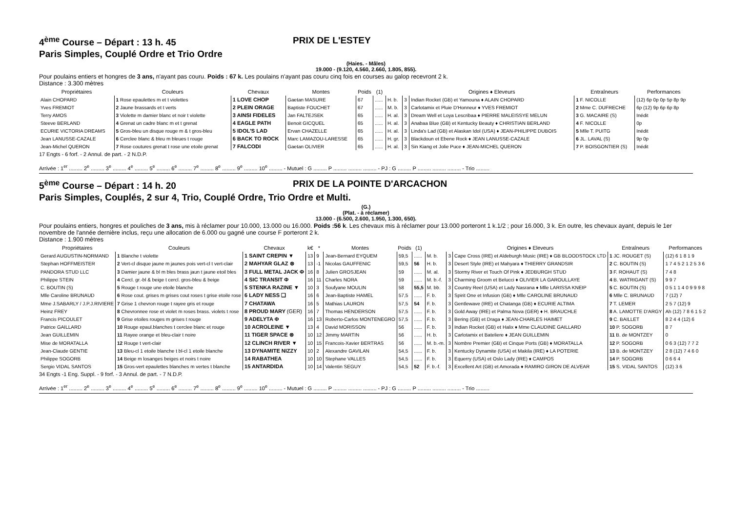4<sup>ème</sup> Course – Départ : 13 h. 45 PRIX DE L'ESTEY
Paris Simples, Couplé Ordre et Trio Ordre
(Haies. - Mâles)
19.000 - (9.120, 4.560, 2.660, 1.805, 855).
Pour poulains entiers et hongres de 3 ans, n'ayant pas couru. Poids : 67 k. Les poulains n'ayant pas couru cinq fois en courses au galop recevront 2 k.
Distance : 3.300 mètres
| Propriétaires | Couleurs | Chevaux | Montes | Poids | (1) | | | Origines ♦ Eleveurs | Entraîneurs | Performances |
| --- | --- | --- | --- | --- | --- | --- | --- | --- | --- | --- |
| Alain CHOPARD | 1 Rose epaulettes m et t violettes | 1 LOVE CHOP | Gaetan MASURE | 67 | ...... | H. b. | 3 | Indian Rocket (GB) et Yamouna ♦ ALAIN CHOPARD | 1 F. NICOLLE | (12) 6p 0p 0p 5p 8p 9p |
| Yves FREMIOT | 2 Jaune brassards et t verts | 2 PLEIN ORAGE | Baptiste FOUCHET | 67 | ...... | M. b. | 3 | Carlotamix et Pluie D'Honneur ♦ YVES FREMIOT | 2 Mme C. DUFRECHE | 6p (12) 9p 6p 6p 8p |
| Terry AMOS | 3 Violette m damier blanc et noir t violette | 3 AINSI FIDELES | Jan FALTEJSEK | 65 | ...... | H. al. | 3 | Dream Well et Loya Lescribaa ♦ PIERRE MALEISSYE MELUN | 3 G. MACAIRE (S) | Inédit |
| Steeve BERLAND | 4 Grenat un cadre blanc m et t grenat | 4 EAGLE PATH | Benoit GICQUEL | 65 | ...... | H. al. | 3 | Anabaa Blue (GB) et Kentucky Beauty ♦ CHRISTIAN BERLAND | 4 F. NICOLLE | 0p |
| ECURIE VICTORIA DREAMS | 5 Gros-bleu un disque rouge m & t gros-bleu | 5 IDOL'S LAD | Ervan CHAZELLE | 65 | ...... | H. al. | 3 | Linda's Lad (GB) et Alaskan Idol (USA) ♦ JEAN-PHILIPPE DUBOIS | 5 Mlle T. PUITG | Inédit |
| Jean LANUSSE-CAZALE | 6 Cerclee blanc & bleu m bleues t rouge | 6 BACK TO ROCK | Marc LAMAZOU-LARESSE | 65 | ...... | H. gr. | 3 | Blackdoun et Ebene Rock ♦ JEAN LANUSSE-CAZALE | 6 JL. LAVAL (S) | 9p 0p |
| Jean-Michel QUERON | 7 Rose coutures grenat t rose une etoile grenat | 7 FALCODI | Gaetan OLIVIER | 65 | ...... | H. al. | 3 | Sin Kiang et Jolie Puce ♦ JEAN-MICHEL QUERON | 7 P. BOISGONTIER (S) | Inédit |
17 Engts - 6 forf. - 2 Annul. de part. - 2 N.D.P.
Arrivée : 1<sup>er</sup> ......... 2<sup>e</sup> ......... 3<sup>e</sup> ......... 4<sup>e</sup> ......... 5<sup>e</sup> ......... 6<sup>e</sup> ......... 7<sup>e</sup> ......... 8<sup>e</sup> ......... 9<sup>e</sup> ......... 10<sup>e</sup> ......... - Mutuel : G ......... P ......... ......... ......... - PJ : G ......... P ......... ......... ......... - Trio .........
5<sup>ème</sup> Course – Départ : 14 h. 20 PRIX DE LA POINTE D'ARCACHON
Paris Simples, Couplés, 2 sur 4, Trio, Couplé Ordre, Trio Ordre et Multi.
(G.)
(Plat. - à réclamer)
13.000 - (6.500, 2.600, 1.950, 1.300, 650).
Pour poulains entiers, hongres et pouliches de 3 ans, mis à réclamer pour 10.000, 13.000 ou 16.000. Poids :56 k. Les chevaux mis à réclamer pour 13.000 porteront 1 k.1/2 ; pour 16.000, 3 k. En outre, les chevaux ayant, depuis le 1er novembre de l'année dernière inclus, reçu une allocation de 6.000 ou gagné une course F porteront 2 k.
Distance : 1.900 mètres
| Propriétaires | Couleurs | Chevaux | k€ | * | Montes | Poids | (1) | | | Origines ♦ Eleveurs | Entraîneurs | Performances |
| --- | --- | --- | --- | --- | --- | --- | --- | --- | --- | --- | --- | --- |
| Gerard AUGUSTIN-NORMAND | 1 Blanche t violette | 1 SAINT CREPIN ▼ | 13 | 9 | Jean-Bernard EYQUEM | 59,5 | ...... | M. b. | 3 | Cape Cross (IRE) et Aldeburgh Music (IRE) ♦ GB BLOODSTOCK LTD | 1 JC. ROUGET (S) | (12) 6 1 8 1 9 |
| Stephan HOFFMEISTER | 2 Vert-cl disque jaune m jaunes pois vert-cl t vert-clair | 2 MAHYAR GLAZ ⊗ | 13 | -1 | Nicolas GAUFFENIC | 59,5 | 56 | H. b. | 3 | Desert Style (IRE) et Mahyara ♦ THIERRY GRANDSIR | 2 C. BOUTIN (S) | 1 7 4 5 2 1 2 5 3 6 |
| PANDORA STUD LLC | 3 Damier jaune & bl m bles brass jaun t jaune etoil bles | 3 FULL METAL JACK Φ | 16 | 8 | Julien GROSJEAN | 59 | ...... | M. al. | 3 | Stormy River et Touch Of Pink ♦ JEDBURGH STUD | 3 F. ROHAUT (S) | 7 4 8 |
| Philippe STEIN | 4 Cercl. gr.-bl & beige t cercl. gros-bleu & beige | 4 SIC TRANSIT Φ | 16 | 11 | Charles NORA | 59 | ...... | M. b.-f. | 3 | Charming Groom et Belucci ♦ OLIVIER LA GAROULLAYE | 4 B. WATRIGANT (S) | 9 9 7 |
| C. BOUTIN (S) | 5 Rouge t rouge une etoile blanche | 5 STENKA RAZINE ▼ | 10 | 3 | Soufyane MOULIN | 58 | 55,5 | M. bb. | 3 | Country Reel (USA) et Lady Nasrana ♦ Mlle LARISSA KNEIP | 5 C. BOUTIN (S) | 0 5 1 1 4 0 9 9 9 8 |
| Mlle Caroline BRUNAUD | 6 Rose cout. grises m grises cout roses t grise etoile rose | 6 LADY NESS ❑ | 16 | 6 | Jean-Baptiste HAMEL | 57,5 | ...... | F. b. | 3 | Spirit One et Infusion (GB) ♦ Mlle CAROLINE BRUNAUD | 6 Mlle C. BRUNAUD | 7 (12) 7 |
| Mme J.SABARLY / J.P.J.RIVIERE | 7 Grise 1 chevron rouge t rayee gris et rouge | 7 CHATAWA | 16 | 5 | Mathias LAURON | 57,5 | 54 | F. b. | 3 | Gentlewave (IRE) et Chatanga (GB) ♦ ECURIE ALTIMA | 7 T. LEMER | 2 5 7 (12) 9 |
| Heinz FREY | 8 Chevronnee rose et violet m roses brass. violets t rose | 8 PROUD MARY (GER) | 16 | 7 | Thomas HENDERSON | 57,5 | ...... | F. b. | 3 | Gold Away (IRE) et Palma Nova (GER) ♦ H. BRAUCHLE | 8 A. LAMOTTE D'ARGY | Ah (12) 7 8 6 1 5 2 |
| Francis PICOULET | 9 Grise etoiles rouges m grises t rouge | 9 ADELYTA Φ | 16 | 13 | Roberto-Carlos MONTENEGRO | 57,5 | ...... | F. b. | 3 | Bering (GB) et Draga ♦ JEAN-CHARLES HAIMET | 9 C. BAILLET | 8 2 4 4 (12) 6 |
| Patrice GAILLARD | 10 Rouge epaul.blanches t cerclee blanc et rouge | 10 ACROLEINE ▼ | 13 | 4 | David MORISSON | 56 | ...... | F. b. | 3 | Indian Rocket (GB) et Halix ♦ Mme CLAUDINE GAILLARD | 10 P. SOGORB | 8 7 |
| Jean GUILLEMIN | 11 Rayee orange et bleu-clair t noire | 11 TIGER SPACE ⊗ | 10 | 12 | Jimmy MARTIN | 56 | ...... | H. b. | 3 | Carlotamix et Bateliere ♦ JEAN GUILLEMIN | 11 B. de MONTZEY | 0 |
| Mise de MORATALLA | 12 Rouge t vert-clair | 12 CLINCH RIVER ▼ | 10 | 15 | Francois-Xavier BERTRAS | 56 | ...... | M. b.-m. | 3 | Nombre Premier (GB) et Cinque Ports (GB) ♦ MORATALLA | 12 P. SOGORB | 0 6 3 (12) 7 7 2 |
| Jean-Claude GENTIE | 13 Bleu-cl 1 etoile blanche t bl-cl 1 etoile blanche | 13 DYNAMITE NIZZY | 10 | 2 | Alexandre GAVILAN | 54,5 | ...... | F. b. | 3 | Kentucky Dynamite (USA) et Makila (IRE) ♦ LA POTERIE | 13 B. de MONTZEY | 2 8 (12) 7 4 6 0 |
| Philippe SOGORB | 14 Beige m losanges beiges et noirs t noire | 14 RABATHEA | 10 | 10 | Stephane VALLES | 54,5 | ...... | F. b. | 3 | Equerry (USA) et Oslo Lady (IRE) ♦ CAMPOS | 14 P. SOGORB | 0 6 6 4 |
| Sergio VIDAL SANTOS | 15 Gros-vert epaulettes blanches m vertes t blanche | 15 ANTARDIDA | 10 | 14 | Valentin SEGUY | 54,5 | 52 | F. b.-f. | 3 | Excellent Art (GB) et Amorada ♦ RAMIRO GIRON DE ALVEAR | 15 S. VIDAL SANTOS | (12) 3 6 |
34 Engts -1 Eng. Suppl. - 9 forf. - 3 Annul. de part. - 7 N.D.P.
Arrivée : 1<sup>er</sup> ......... 2<sup>e</sup> ......... 3<sup>e</sup> ......... 4<sup>e</sup> ......... 5<sup>e</sup> ......... 6<sup>e</sup> ......... 7<sup>e</sup> ......... 8<sup>e</sup> ......... 9<sup>e</sup> ......... 10<sup>e</sup> ......... - Mutuel : G ......... P ......... ......... ......... - PJ : G ......... P ......... ......... ......... - Trio .........